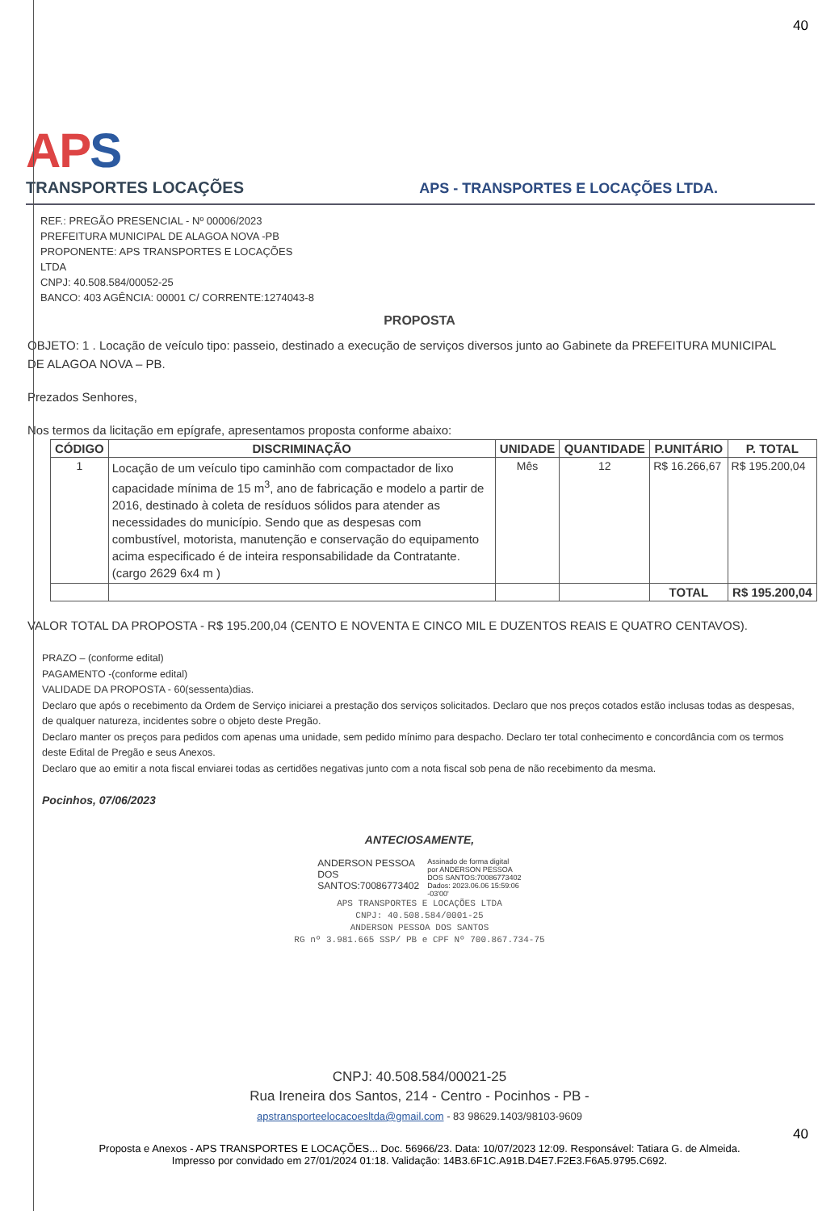40
APS
TRANSPORTES LOCAÇÕES
APS - TRANSPORTES E LOCAÇÕES LTDA.
REF.: PREGÃO PRESENCIAL - Nº 00006/2023
PREFEITURA MUNICIPAL DE ALAGOA NOVA -PB
PROPONENTE: APS TRANSPORTES E LOCAÇÕES
LTDA
CNPJ: 40.508.584/00052-25
BANCO: 403 AGÊNCIA: 00001 C/ CORRENTE:1274043-8
PROPOSTA
OBJETO: 1 . Locação de veículo tipo: passeio, destinado a execução de serviços diversos junto ao Gabinete da PREFEITURA MUNICIPAL DE ALAGOA NOVA – PB.
Prezados Senhores,
Nos termos da licitação em epígrafe, apresentamos proposta conforme abaixo:
| CÓDIGO | DISCRIMINAÇÃO | UNIDADE | QUANTIDADE | P.UNITÁRIO | P. TOTAL |
| --- | --- | --- | --- | --- | --- |
| 1 | Locação de um veículo tipo caminhão com compactador de lixo capacidade mínima de 15 m<sup>3</sup>, ano de fabricação e modelo a partir de 2016, destinado à coleta de resíduos sólidos para atender as necessidades do município. Sendo que as despesas com combustível, motorista, manutenção e conservação do equipamento acima especificado é de inteira responsabilidade da Contratante. (cargo 2629 6x4 m ) | Mês | 12 | R$ 16.266,67 | R$ 195.200,04 |
| | | | | TOTAL | R$ 195.200,04 |
VALOR TOTAL DA PROPOSTA - R$ 195.200,04 (CENTO E NOVENTA E CINCO MIL E DUZENTOS REAIS E QUATRO CENTAVOS).
PRAZO – (conforme edital)
PAGAMENTO -(conforme edital)
VALIDADE DA PROPOSTA - 60(sessenta)dias.
Declaro que após o recebimento da Ordem de Serviço iniciarei a prestação dos serviços solicitados. Declaro que nos preços cotados estão inclusas todas as despesas, de qualquer natureza, incidentes sobre o objeto deste Pregão.
Declaro manter os preços para pedidos com apenas uma unidade, sem pedido mínimo para despacho. Declaro ter total conhecimento e concordância com os termos deste Edital de Pregão e seus Anexos.
Declaro que ao emitir a nota fiscal enviarei todas as certidões negativas junto com a nota fiscal sob pena de não recebimento da mesma.
Pocinhos, 07/06/2023
ANTECIOSAMENTE,
ANDERSON PESSOA
DOS
SANTOS:70086773402
Assinado de forma digital
por ANDERSON PESSOA
DOS SANTOS:70086773402
Dados: 2023.06.06 15:59:06
-03'00'
APS TRANSPORTES E LOCAÇÕES LTDA
CNPJ: 40.508.584/0001-25
ANDERSON PESSOA DOS SANTOS
RG nº 3.981.665 SSP/ PB e CPF Nº 700.867.734-75
CNPJ: 40.508.584/00021-25
Rua Ireneira dos Santos, 214 - Centro - Pocinhos - PB -
apstransporteelocacoesltda@gmail.com - 83 98629.1403/98103-9609
40
Proposta e Anexos - APS TRANSPORTES E LOCAÇÕES... Doc. 56966/23. Data: 10/07/2023 12:09. Responsável: Tatiara G. de Almeida.
Impresso por convidado em 27/01/2024 01:18. Validação: 14B3.6F1C.A91B.D4E7.F2E3.F6A5.9795.C692.